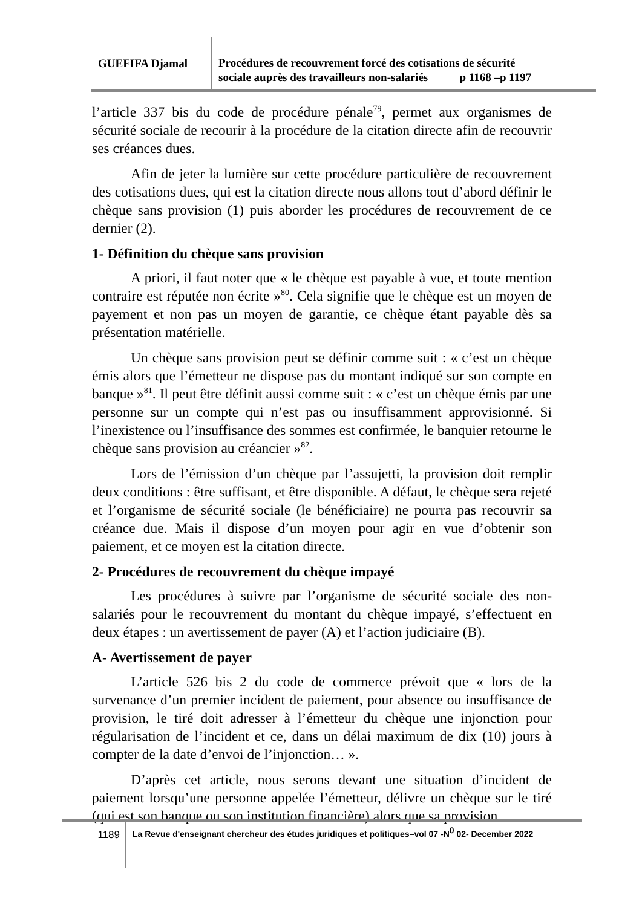GUEFIFA Djamal
Procédures de recouvrement forcé des cotisations de sécurité
sociale auprès des travailleurs non-salariés p 1168 –p 1197
l’article 337 bis du code de procédure pénale<sup>79</sup>, permet aux organismes de sécurité sociale de recourir à la procédure de la citation directe afin de recouvrir ses créances dues.
Afin de jeter la lumière sur cette procédure particulière de recouvrement des cotisations dues, qui est la citation directe nous allons tout d’abord définir le chèque sans provision (1) puis aborder les procédures de recouvrement de ce dernier (2).
1- Définition du chèque sans provision
A priori, il faut noter que « le chèque est payable à vue, et toute mention contraire est réputée non écrite »<sup>80</sup>. Cela signifie que le chèque est un moyen de payement et non pas un moyen de garantie, ce chèque étant payable dès sa présentation matérielle.
Un chèque sans provision peut se définir comme suit : « c’est un chèque émis alors que l’émetteur ne dispose pas du montant indiqué sur son compte en banque »<sup>81</sup>. Il peut être définit aussi comme suit : « c’est un chèque émis par une personne sur un compte qui n’est pas ou insuffisamment approvisionné. Si l’inexistence ou l’insuffisance des sommes est confirmée, le banquier retourne le chèque sans provision au créancier »<sup>82</sup>.
Lors de l’émission d’un chèque par l’assujetti, la provision doit remplir deux conditions : être suffisant, et être disponible. A défaut, le chèque sera rejeté et l’organisme de sécurité sociale (le bénéficiaire) ne pourra pas recouvrir sa créance due. Mais il dispose d’un moyen pour agir en vue d’obtenir son paiement, et ce moyen est la citation directe.
2- Procédures de recouvrement du chèque impayé
Les procédures à suivre par l’organisme de sécurité sociale des non-salariés pour le recouvrement du montant du chèque impayé, s’effectuent en deux étapes : un avertissement de payer (A) et l’action judiciaire (B).
A- Avertissement de payer
L’article 526 bis 2 du code de commerce prévoit que « lors de la survenance d’un premier incident de paiement, pour absence ou insuffisance de provision, le tiré doit adresser à l’émetteur du chèque une injonction pour régularisation de l’incident et ce, dans un délai maximum de dix (10) jours à compter de la date d’envoi de l’injonction… ».
D’après cet article, nous serons devant une situation d’incident de paiement lorsqu’une personne appelée l’émetteur, délivre un chèque sur le tiré (qui est son banque ou son institution financière) alors que sa provision
1189
La Revue d'enseignant chercheur des études juridiques et politiques–vol 07 -N<sup>0</sup> 02- December 2022